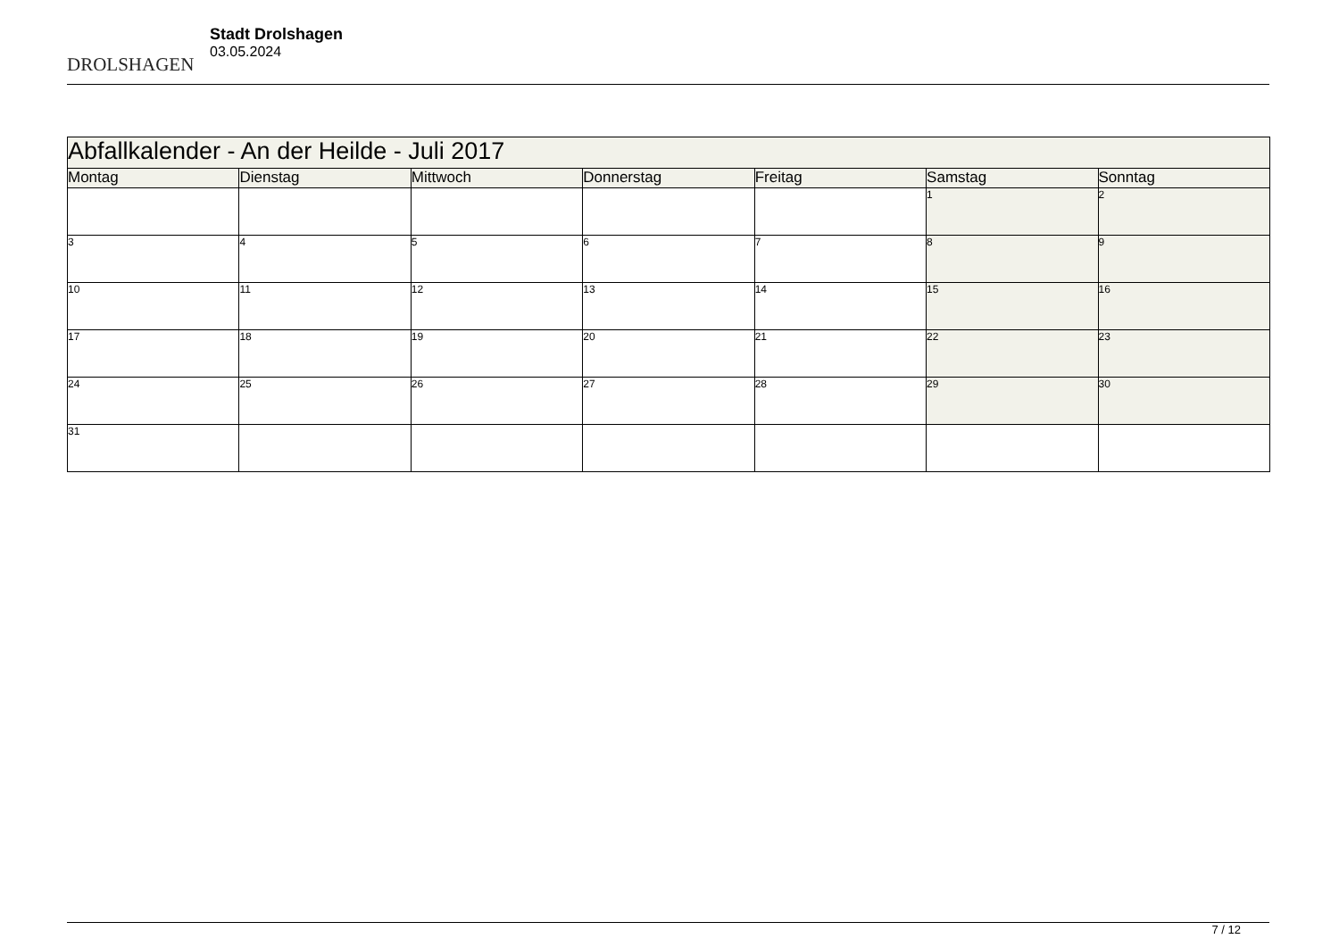DROLSHAGEN
Stadt Drolshagen
03.05.2024
| Abfallkalender - An der Heilde - Juli 2017 | | | | | | |
| Montag | Dienstag | Mittwoch | Donnerstag | Freitag | Samstag | Sonntag |
| | | | | | 1 | 2 |
| 3 | 4 | 5 | 6 | 7 | 8 | 9 |
| 10 | 11 | 12 | 13 | 14 | 15 | 16 |
| 17 | 18 | 19 | 20 | 21 | 22 | 23 |
| 24 | 25 | 26 | 27 | 28 | 29 | 30 |
| 31 | | | | | | |
7 / 12